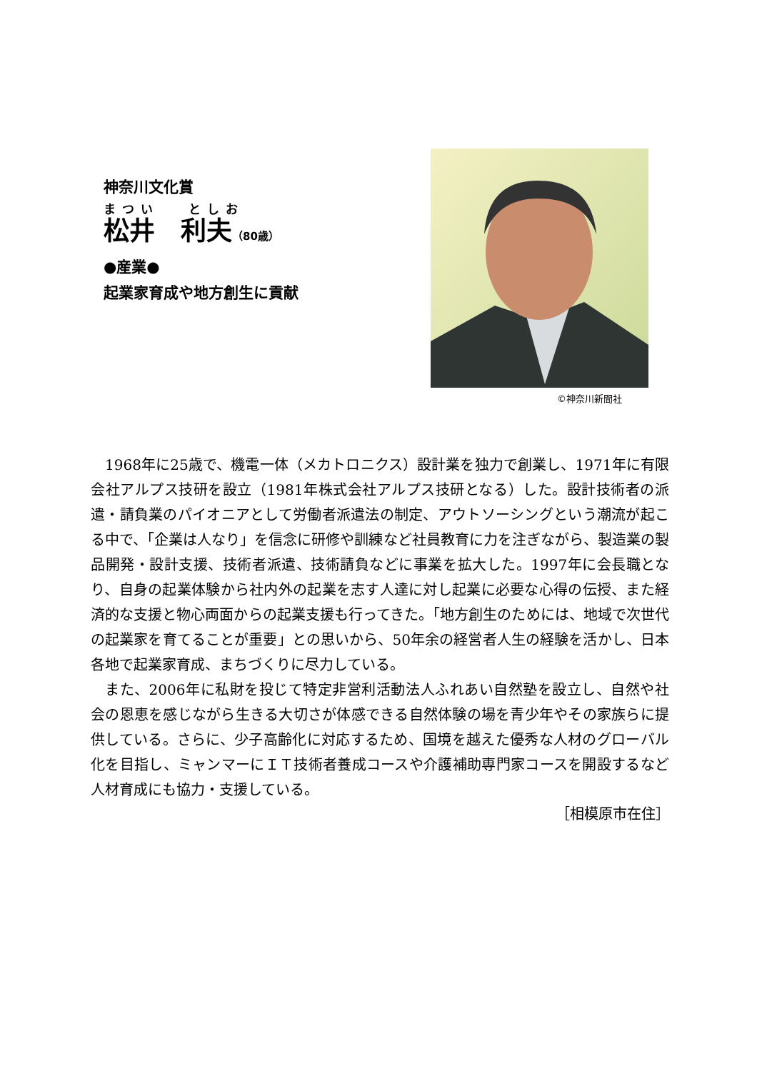神奈川文化賞
まつい　 としお
松井　利夫（80歳）
●産業●
起業家育成や地方創生に貢献
©神奈川新聞社
1968年に25歳で、機電一体（メカトロニクス）設計業を独力で創業し、1971年に有限会社アルプス技研を設立（1981年株式会社アルプス技研となる）した。設計技術者の派遣・請負業のパイオニアとして労働者派遣法の制定、アウトソーシングという潮流が起こる中で、「企業は人なり」を信念に研修や訓練など社員教育に力を注ぎながら、製造業の製品開発・設計支援、技術者派遣、技術請負などに事業を拡大した。1997年に会長職となり、自身の起業体験から社内外の起業を志す人達に対し起業に必要な心得の伝授、また経済的な支援と物心両面からの起業支援も行ってきた。「地方創生のためには、地域で次世代の起業家を育てることが重要」との思いから、50年余の経営者人生の経験を活かし、日本各地で起業家育成、まちづくりに尽力している。
また、2006年に私財を投じて特定非営利活動法人ふれあい自然塾を設立し、自然や社会の恩恵を感じながら生きる大切さが体感できる自然体験の場を青少年やその家族らに提供している。さらに、少子高齢化に対応するため、国境を越えた優秀な人材のグローバル化を目指し、ミャンマーにＩＴ技術者養成コースや介護補助専門家コースを開設するなど人材育成にも協力・支援している。
［相模原市在住］